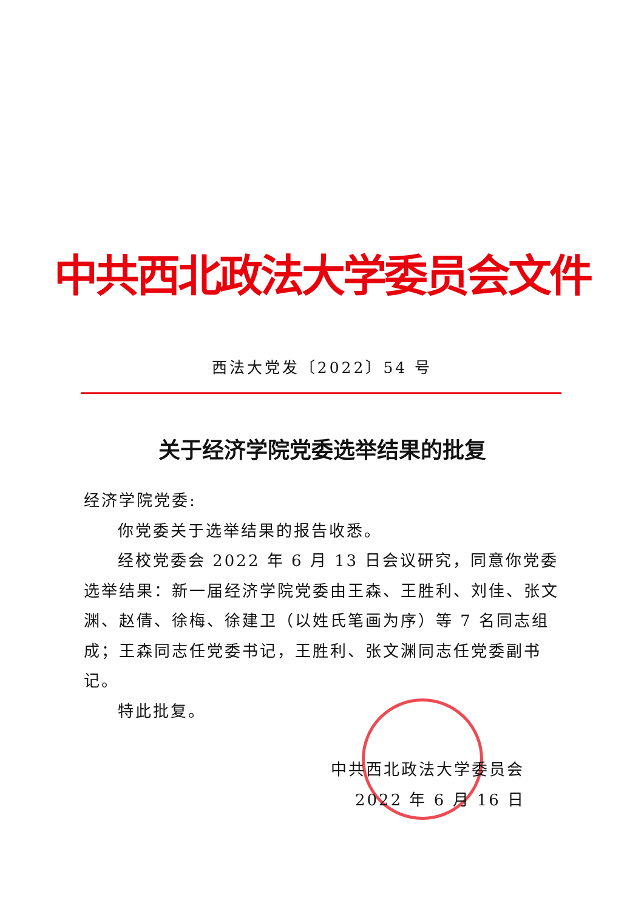中共西北政法大学委员会文件
西法大党发〔2022〕54 号
关于经济学院党委选举结果的批复
经济学院党委:
你党委关于选举结果的报告收悉。
经校党委会 2022 年 6 月 13 日会议研究，同意你党委选举结果：新一届经济学院党委由王森、王胜利、刘佳、张文渊、赵倩、徐梅、徐建卫（以姓氏笔画为序）等 7 名同志组成；王森同志任党委书记，王胜利、张文渊同志任党委副书记。
特此批复。
中共西北政法大学委员会
2022 年 6 月 16 日